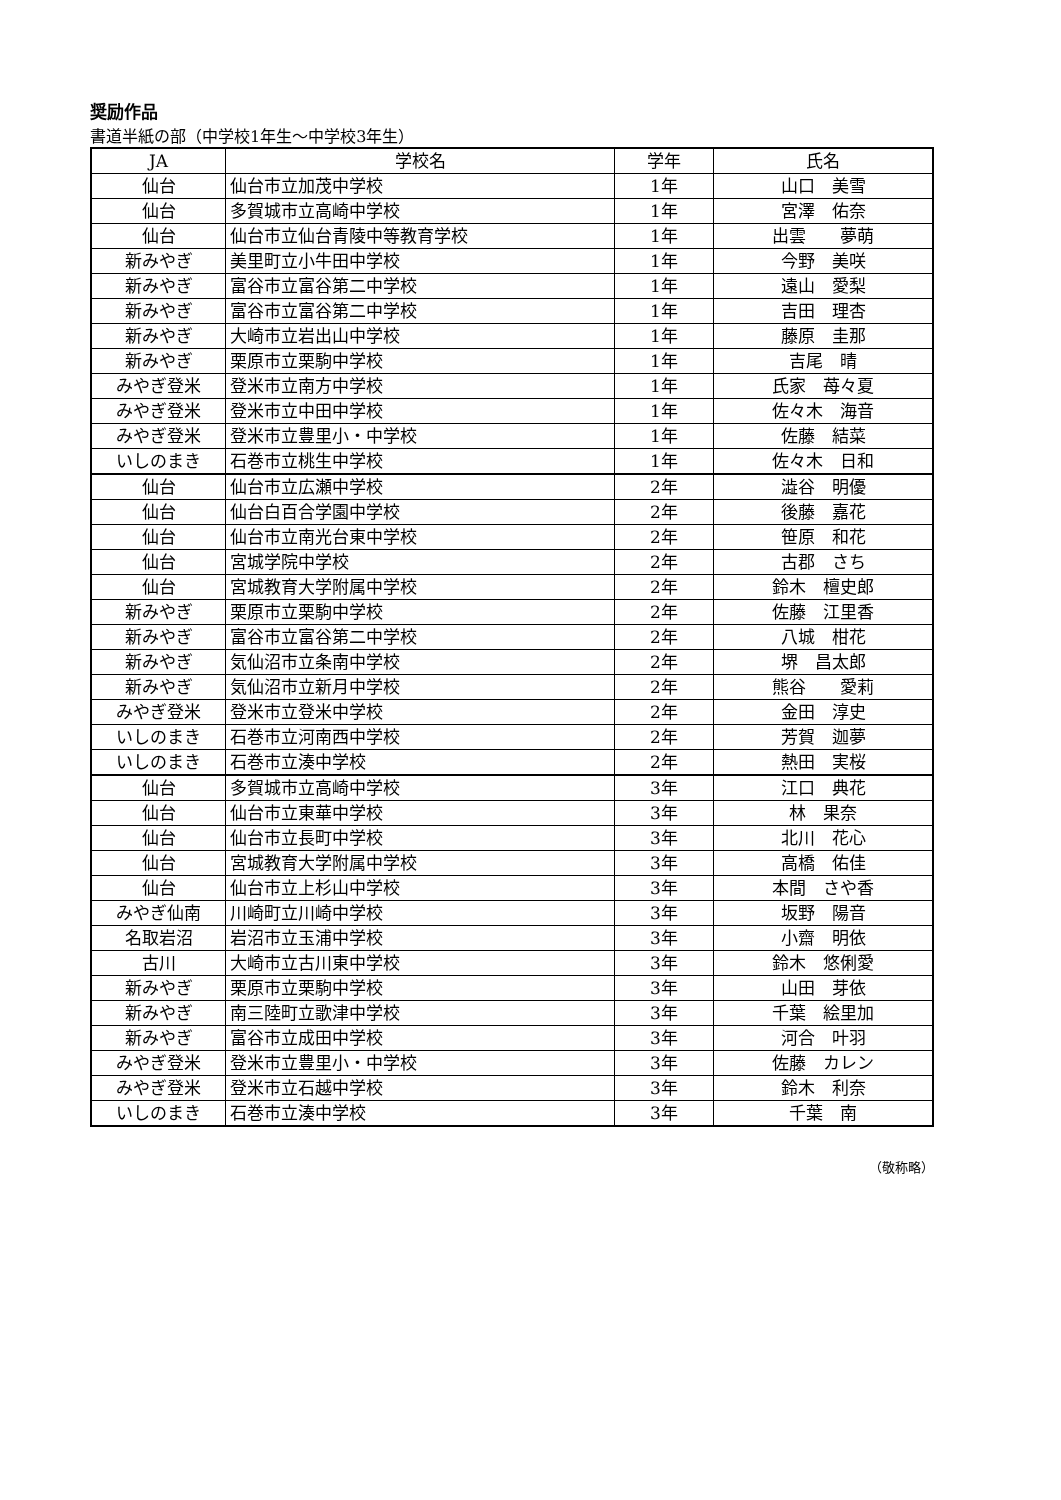奨励作品
書道半紙の部（中学校1年生～中学校3年生）
| JA | 学校名 | 学年 | 氏名 |
| --- | --- | --- | --- |
| 仙台 | 仙台市立加茂中学校 | 1年 | 山口 美雪 |
| 仙台 | 多賀城市立高崎中学校 | 1年 | 宮澤 佑奈 |
| 仙台 | 仙台市立仙台青陵中等教育学校 | 1年 | 出雲 夢萌 |
| 新みやぎ | 美里町立小牛田中学校 | 1年 | 今野 美咲 |
| 新みやぎ | 富谷市立富谷第二中学校 | 1年 | 遠山 愛梨 |
| 新みやぎ | 富谷市立富谷第二中学校 | 1年 | 吉田 理杏 |
| 新みやぎ | 大崎市立岩出山中学校 | 1年 | 藤原 圭那 |
| 新みやぎ | 栗原市立栗駒中学校 | 1年 | 吉尾 晴 |
| みやぎ登米 | 登米市立南方中学校 | 1年 | 氏家 苺々夏 |
| みやぎ登米 | 登米市立中田中学校 | 1年 | 佐々木 海音 |
| みやぎ登米 | 登米市立豊里小・中学校 | 1年 | 佐藤 結菜 |
| いしのまき | 石巻市立桃生中学校 | 1年 | 佐々木 日和 |
| 仙台 | 仙台市立広瀬中学校 | 2年 | 澁谷 明優 |
| 仙台 | 仙台白百合学園中学校 | 2年 | 後藤 嘉花 |
| 仙台 | 仙台市立南光台東中学校 | 2年 | 笹原 和花 |
| 仙台 | 宮城学院中学校 | 2年 | 古郡 さち |
| 仙台 | 宮城教育大学附属中学校 | 2年 | 鈴木 檀史郎 |
| 新みやぎ | 栗原市立栗駒中学校 | 2年 | 佐藤 江里香 |
| 新みやぎ | 富谷市立富谷第二中学校 | 2年 | 八城 柑花 |
| 新みやぎ | 気仙沼市立条南中学校 | 2年 | 堺 昌太郎 |
| 新みやぎ | 気仙沼市立新月中学校 | 2年 | 熊谷 愛莉 |
| みやぎ登米 | 登米市立登米中学校 | 2年 | 金田 淳史 |
| いしのまき | 石巻市立河南西中学校 | 2年 | 芳賀 迦夢 |
| いしのまき | 石巻市立湊中学校 | 2年 | 熱田 実桜 |
| 仙台 | 多賀城市立高崎中学校 | 3年 | 江口 典花 |
| 仙台 | 仙台市立東華中学校 | 3年 | 林 果奈 |
| 仙台 | 仙台市立長町中学校 | 3年 | 北川 花心 |
| 仙台 | 宮城教育大学附属中学校 | 3年 | 高橋 佑佳 |
| 仙台 | 仙台市立上杉山中学校 | 3年 | 本間 さや香 |
| みやぎ仙南 | 川崎町立川崎中学校 | 3年 | 坂野 陽音 |
| 名取岩沼 | 岩沼市立玉浦中学校 | 3年 | 小齋 明依 |
| 古川 | 大崎市立古川東中学校 | 3年 | 鈴木 悠俐愛 |
| 新みやぎ | 栗原市立栗駒中学校 | 3年 | 山田 芽依 |
| 新みやぎ | 南三陸町立歌津中学校 | 3年 | 千葉 絵里加 |
| 新みやぎ | 富谷市立成田中学校 | 3年 | 河合 叶羽 |
| みやぎ登米 | 登米市立豊里小・中学校 | 3年 | 佐藤 カレン |
| みやぎ登米 | 登米市立石越中学校 | 3年 | 鈴木 利奈 |
| いしのまき | 石巻市立湊中学校 | 3年 | 千葉 南 |
（敬称略）